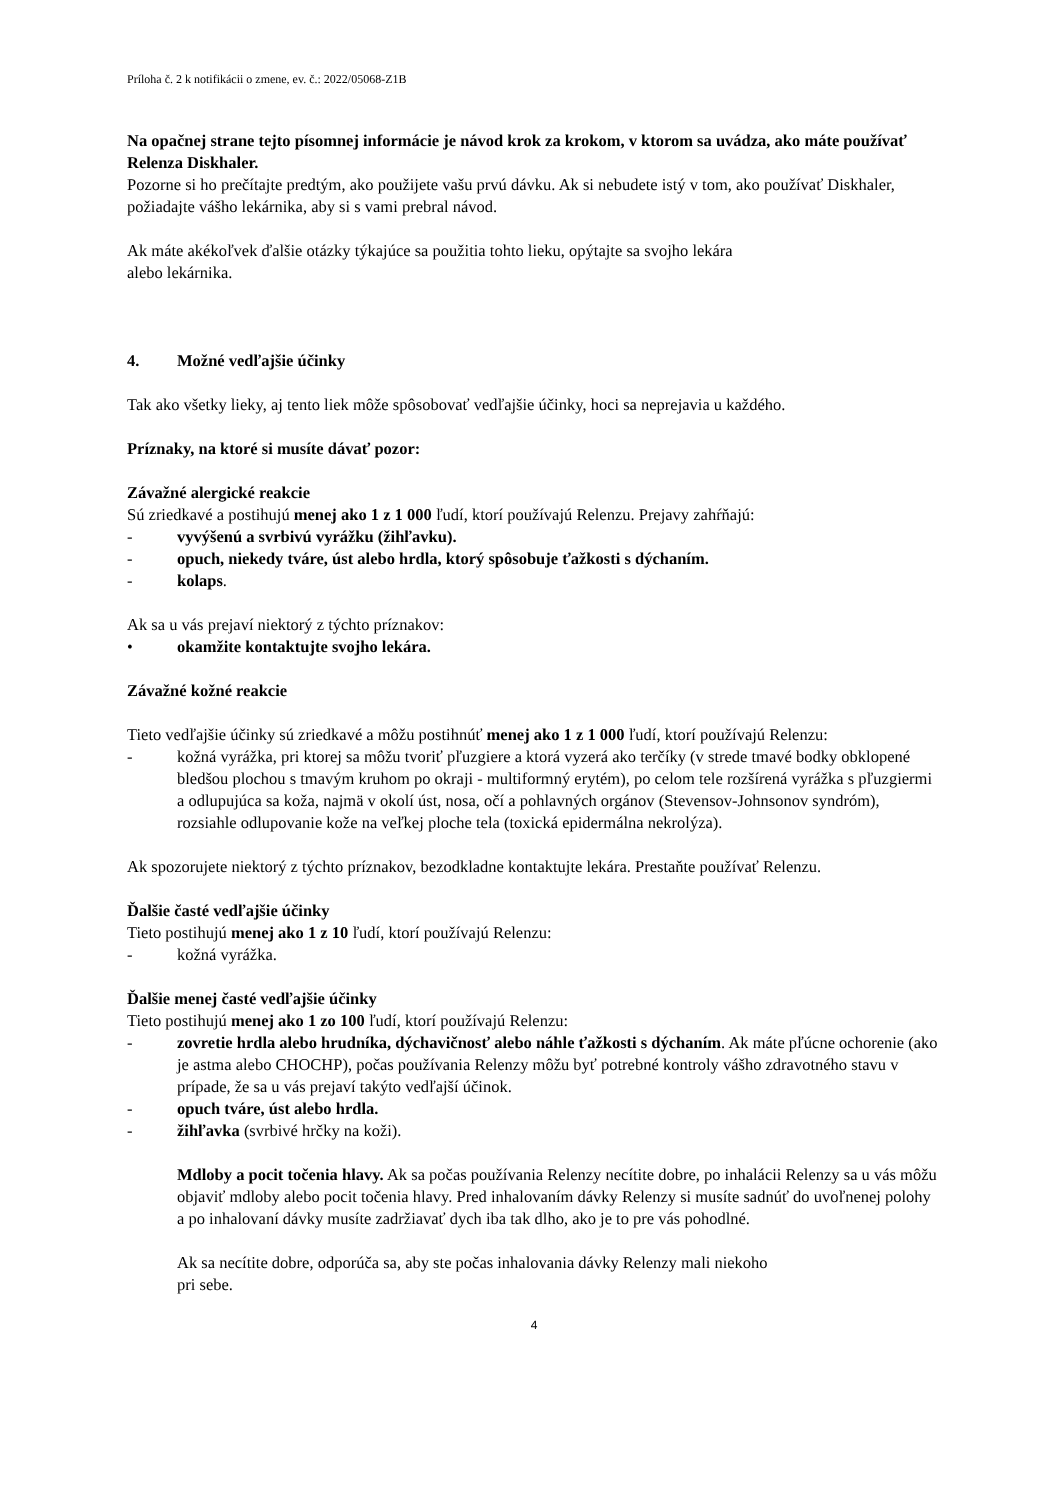Príloha č. 2 k notifikácii o zmene, ev. č.: 2022/05068-Z1B
Na opačnej strane tejto písomnej informácie je návod krok za krokom, v ktorom sa uvádza, ako máte používať Relenza Diskhaler.
Pozorne si ho prečítajte predtým, ako použijete vašu prvú dávku. Ak si nebudete istý v tom, ako používať Diskhaler, požiadajte vášho lekárnika, aby si s vami prebral návod.
Ak máte akékoľvek ďalšie otázky týkajúce sa použitia tohto lieku, opýtajte sa svojho lekára
alebo lekárnika.
4. Možné vedľajšie účinky
Tak ako všetky lieky, aj tento liek môže spôsobovať vedľajšie účinky, hoci sa neprejavia u každého.
Príznaky, na ktoré si musíte dávať pozor:
Závažné alergické reakcie
Sú zriedkavé a postihujú menej ako 1 z 1 000 ľudí, ktorí používajú Relenzu. Prejavy zahŕňajú:
- vyvýšenú a svrbivú vyrážku (žihľavku).
- opuch, niekedy tváre, úst alebo hrdla, ktorý spôsobuje ťažkosti s dýchaním.
- kolaps.
Ak sa u vás prejaví niektorý z týchto príznakov:
• okamžite kontaktujte svojho lekára.
Závažné kožné reakcie
Tieto vedľajšie účinky sú zriedkavé a môžu postihnúť menej ako 1 z 1 000 ľudí, ktorí používajú Relenzu:
- kožná vyrážka, pri ktorej sa môžu tvoriť pľuzgiere a ktorá vyzerá ako terčíky (v strede tmavé bodky obklopené bledšou plochou s tmavým kruhom po okraji - multiformný erytém), po celom tele rozšírená vyrážka s pľuzgiermi a odlupujúca sa koža, najmä v okolí úst, nosa, očí a pohlavných orgánov (Stevensov-Johnsonov syndróm), rozsiahle odlupovanie kože na veľkej ploche tela (toxická epidermálna nekrolýza).
Ak spozorujete niektorý z týchto príznakov, bezodkladne kontaktujte lekára. Prestaňte používať Relenzu.
Ďalšie časté vedľajšie účinky
Tieto postihujú menej ako 1 z 10 ľudí, ktorí používajú Relenzu:
- kožná vyrážka.
Ďalšie menej časté vedľajšie účinky
Tieto postihujú menej ako 1 zo 100 ľudí, ktorí používajú Relenzu:
- zovretie hrdla alebo hrudníka, dýchavičnosť alebo náhle ťažkosti s dýchaním. Ak máte pľúcne ochorenie (ako je astma alebo CHOCHP), počas používania Relenzy môžu byť potrebné kontroly vášho zdravotného stavu v prípade, že sa u vás prejaví takýto vedľajší účinok.
- opuch tváre, úst alebo hrdla.
- žihľavka (svrbivé hrčky na koži).
Mdloby a pocit točenia hlavy. Ak sa počas používania Relenzy necítite dobre, po inhalácii Relenzy sa u vás môžu objaviť mdloby alebo pocit točenia hlavy. Pred inhalovaním dávky Relenzy si musíte sadnúť do uvoľnenej polohy a po inhalovaní dávky musíte zadržiavať dych iba tak dlho, ako je to pre vás pohodlné.
Ak sa necítite dobre, odporúča sa, aby ste počas inhalovania dávky Relenzy mali niekoho
pri sebe.
4